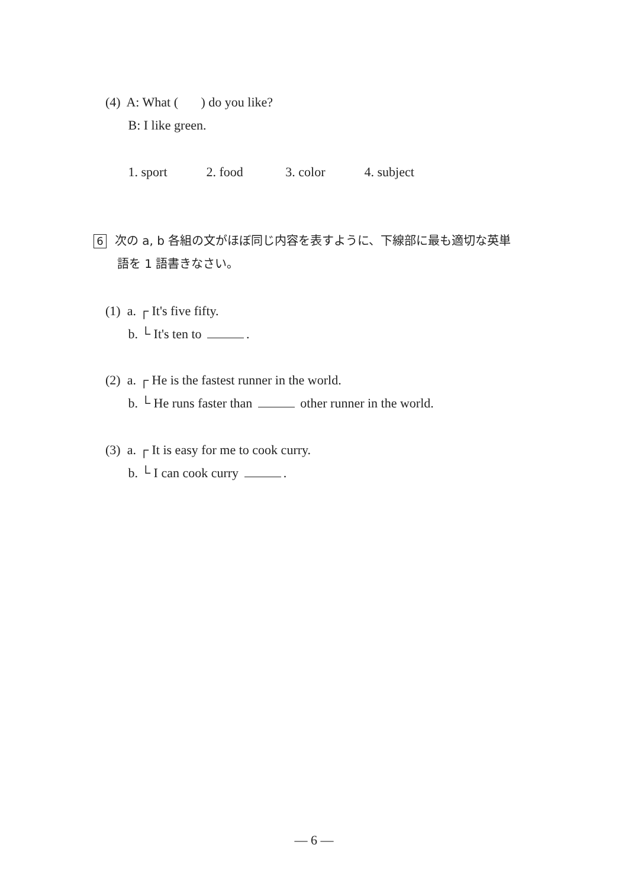(4) A: What ( ) do you like?
B: I like green.
1. sport 2. food 3. color 4. subject
6 次の a, b 各組の文がほぼ同じ内容を表すように、下線部に最も適切な英単
語を 1 語書きなさい。
(1) a. ┌ It's five fifty.
b. └ It's ten to .
(2) a. ┌ He is the fastest runner in the world.
b. └ He runs faster than other runner in the world.
(3) a. ┌ It is easy for me to cook curry.
b. └ I can cook curry .
― 6 ―